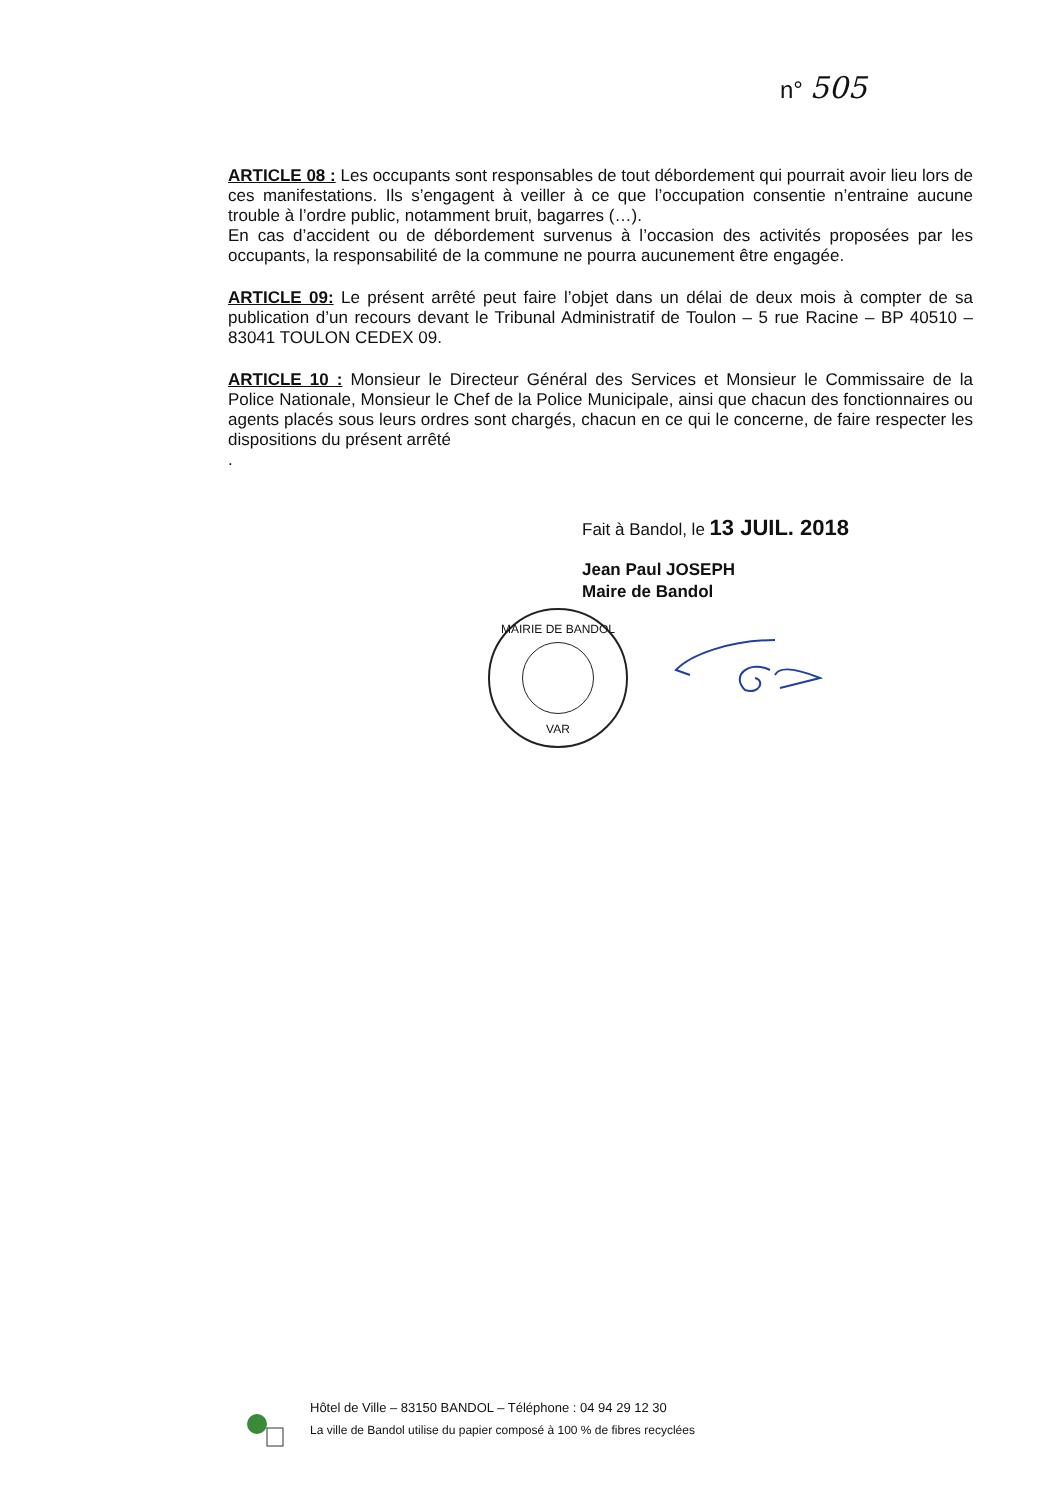n° 505
ARTICLE 08 : Les occupants sont responsables de tout débordement qui pourrait avoir lieu lors de ces manifestations. Ils s’engagent à veiller à ce que l’occupation consentie n’entraine aucune trouble à l’ordre public, notamment bruit, bagarres (…).
En cas d’accident ou de débordement survenus à l’occasion des activités proposées par les occupants, la responsabilité de la commune ne pourra aucunement être engagée.
ARTICLE 09: Le présent arrêté peut faire l’objet dans un délai de deux mois à compter de sa publication d’un recours devant le Tribunal Administratif de Toulon – 5 rue Racine – BP 40510 – 83041 TOULON CEDEX 09.
ARTICLE 10 : Monsieur le Directeur Général des Services et Monsieur le Commissaire de la Police Nationale, Monsieur le Chef de la Police Municipale, ainsi que chacun des fonctionnaires ou agents placés sous leurs ordres sont chargés, chacun en ce qui le concerne, de faire respecter les dispositions du présent arrêté
.
Fait à Bandol, le 13 JUIL. 2018
Jean Paul JOSEPH
Maire de Bandol
MAIRIE DE BANDOL
VAR
Hôtel de Ville – 83150 BANDOL – Téléphone : 04 94 29 12 30
La ville de Bandol utilise du papier composé à 100 % de fibres recyclées